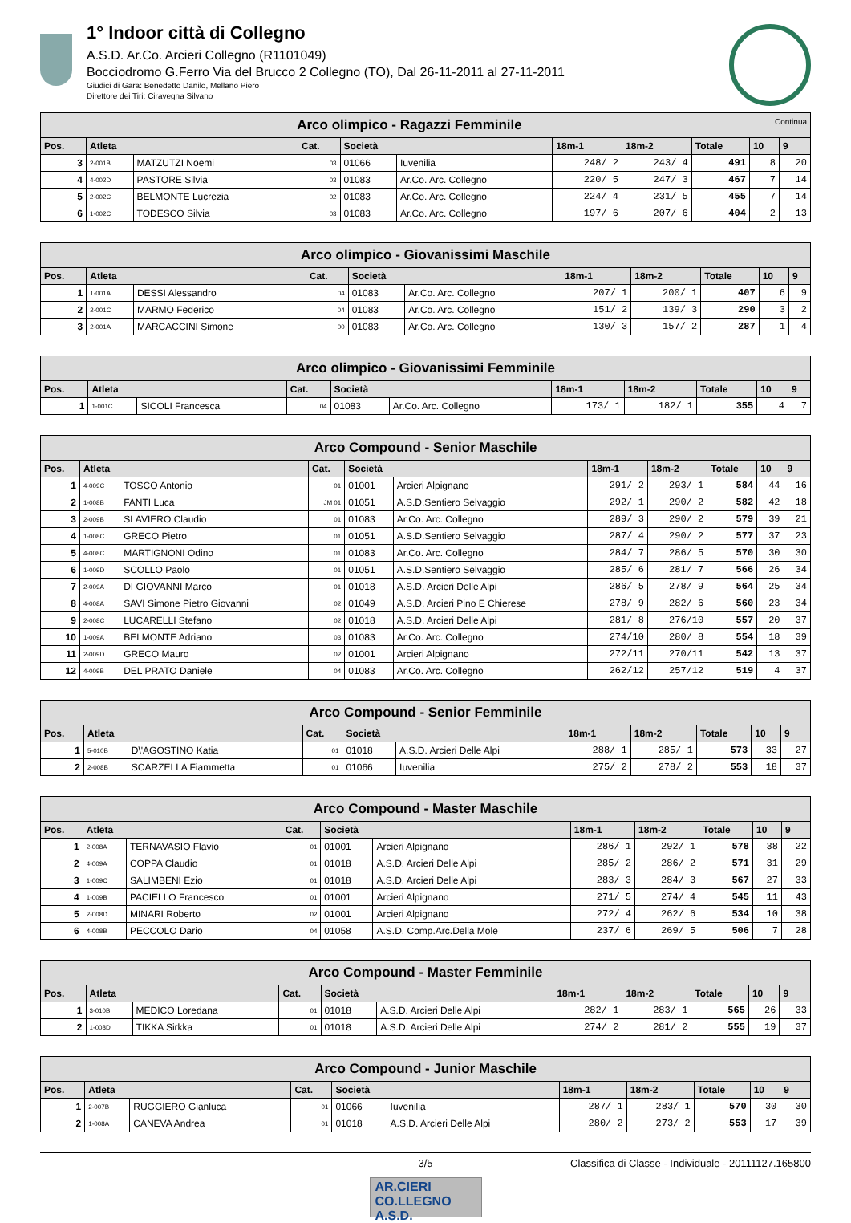1° Indoor città di Collegno
A.S.D. Ar.Co. Arcieri Collegno (R1101049)
Bocciodromo G.Ferro Via del Brucco 2 Collegno (TO), Dal 26-11-2011 al 27-11-2011
Giudici di Gara: Benedetto Danilo, Mellano Piero
Direttore dei Tiri: Ciravegna Silvano
| Arco olimpico - Ragazzi Femminile Continua | | | | | | | | | | |
| --- | --- | --- | --- | --- | --- | --- | --- | --- | --- | --- |
| Pos. | Atleta | | Cat. | Società | | 18m-1 | 18m-2 | Totale | 10 | 9 |
| 3 | 2-001B | MATZUTZI Noemi | 03 | 01066 | Iuvenilia | 248/ 2 | 243/ 4 | 491 | 8 | 20 |
| 4 | 4-002D | PASTORE Silvia | 03 | 01083 | Ar.Co. Arc. Collegno | 220/ 5 | 247/ 3 | 467 | 7 | 14 |
| 5 | 2-002C | BELMONTE Lucrezia | 02 | 01083 | Ar.Co. Arc. Collegno | 224/ 4 | 231/ 5 | 455 | 7 | 14 |
| 6 | 1-002C | TODESCO Silvia | 03 | 01083 | Ar.Co. Arc. Collegno | 197/ 6 | 207/ 6 | 404 | 2 | 13 |
| Arco olimpico - Giovanissimi Maschile | | | | | | | | | | |
| --- | --- | --- | --- | --- | --- | --- | --- | --- | --- | --- |
| Pos. | Atleta | | Cat. | Società | | 18m-1 | 18m-2 | Totale | 10 | 9 |
| 1 | 1-001A | DESSI Alessandro | 04 | 01083 | Ar.Co. Arc. Collegno | 207/ 1 | 200/ 1 | 407 | 6 | 9 |
| 2 | 2-001C | MARMO Federico | 04 | 01083 | Ar.Co. Arc. Collegno | 151/ 2 | 139/ 3 | 290 | 3 | 2 |
| 3 | 2-001A | MARCACCINI Simone | 00 | 01083 | Ar.Co. Arc. Collegno | 130/ 3 | 157/ 2 | 287 | 1 | 4 |
| Arco olimpico - Giovanissimi Femminile | | | | | | | | | | |
| --- | --- | --- | --- | --- | --- | --- | --- | --- | --- | --- |
| Pos. | Atleta | | Cat. | Società | | 18m-1 | 18m-2 | Totale | 10 | 9 |
| 1 | 1-001C | SICOLI Francesca | 04 | 01083 | Ar.Co. Arc. Collegno | 173/ 1 | 182/ 1 | 355 | 4 | 7 |
| Arco Compound - Senior Maschile | | | | | | | | | | |
| --- | --- | --- | --- | --- | --- | --- | --- | --- | --- | --- |
| Pos. | Atleta | | Cat. | Società | | 18m-1 | 18m-2 | Totale | 10 | 9 |
| 1 | 4-009C | TOSCO Antonio | 01 | 01001 | Arcieri Alpignano | 291/ 2 | 293/ 1 | 584 | 44 | 16 |
| 2 | 1-008B | FANTI Luca | JM 01 | 01051 | A.S.D.Sentiero Selvaggio | 292/ 1 | 290/ 2 | 582 | 42 | 18 |
| 3 | 2-009B | SLAVIERO Claudio | 01 | 01083 | Ar.Co. Arc. Collegno | 289/ 3 | 290/ 2 | 579 | 39 | 21 |
| 4 | 1-008C | GRECO Pietro | 01 | 01051 | A.S.D.Sentiero Selvaggio | 287/ 4 | 290/ 2 | 577 | 37 | 23 |
| 5 | 4-008C | MARTIGNONI Odino | 01 | 01083 | Ar.Co. Arc. Collegno | 284/ 7 | 286/ 5 | 570 | 30 | 30 |
| 6 | 1-009D | SCOLLO Paolo | 01 | 01051 | A.S.D.Sentiero Selvaggio | 285/ 6 | 281/ 7 | 566 | 26 | 34 |
| 7 | 2-009A | DI GIOVANNI Marco | 01 | 01018 | A.S.D. Arcieri Delle Alpi | 286/ 5 | 278/ 9 | 564 | 25 | 34 |
| 8 | 4-008A | SAVI Simone Pietro Giovanni | 02 | 01049 | A.S.D. Arcieri Pino E Chierese | 278/ 9 | 282/ 6 | 560 | 23 | 34 |
| 9 | 2-008C | LUCARELLI Stefano | 02 | 01018 | A.S.D. Arcieri Delle Alpi | 281/ 8 | 276/10 | 557 | 20 | 37 |
| 10 | 1-009A | BELMONTE Adriano | 03 | 01083 | Ar.Co. Arc. Collegno | 274/10 | 280/ 8 | 554 | 18 | 39 |
| 11 | 2-009D | GRECO Mauro | 02 | 01001 | Arcieri Alpignano | 272/11 | 270/11 | 542 | 13 | 37 |
| 12 | 4-009B | DEL PRATO Daniele | 04 | 01083 | Ar.Co. Arc. Collegno | 262/12 | 257/12 | 519 | 4 | 37 |
| Arco Compound - Senior Femminile | | | | | | | | | | |
| --- | --- | --- | --- | --- | --- | --- | --- | --- | --- | --- |
| Pos. | Atleta | | Cat. | Società | | 18m-1 | 18m-2 | Totale | 10 | 9 |
| 1 | 5-010B | D\'AGOSTINO Katia | 01 | 01018 | A.S.D. Arcieri Delle Alpi | 288/ 1 | 285/ 1 | 573 | 33 | 27 |
| 2 | 2-008B | SCARZELLA Fiammetta | 01 | 01066 | Iuvenilia | 275/ 2 | 278/ 2 | 553 | 18 | 37 |
| Arco Compound - Master Maschile | | | | | | | | | | |
| --- | --- | --- | --- | --- | --- | --- | --- | --- | --- | --- |
| Pos. | Atleta | | Cat. | Società | | 18m-1 | 18m-2 | Totale | 10 | 9 |
| 1 | 2-008A | TERNAVASIO Flavio | 01 | 01001 | Arcieri Alpignano | 286/ 1 | 292/ 1 | 578 | 38 | 22 |
| 2 | 4-009A | COPPA Claudio | 01 | 01018 | A.S.D. Arcieri Delle Alpi | 285/ 2 | 286/ 2 | 571 | 31 | 29 |
| 3 | 1-009C | SALIMBENI Ezio | 01 | 01018 | A.S.D. Arcieri Delle Alpi | 283/ 3 | 284/ 3 | 567 | 27 | 33 |
| 4 | 1-009B | PACIELLO Francesco | 01 | 01001 | Arcieri Alpignano | 271/ 5 | 274/ 4 | 545 | 11 | 43 |
| 5 | 2-008D | MINARI Roberto | 02 | 01001 | Arcieri Alpignano | 272/ 4 | 262/ 6 | 534 | 10 | 38 |
| 6 | 4-008B | PECCOLO Dario | 04 | 01058 | A.S.D. Comp.Arc.Della Mole | 237/ 6 | 269/ 5 | 506 | 7 | 28 |
| Arco Compound - Master Femminile | | | | | | | | | | |
| --- | --- | --- | --- | --- | --- | --- | --- | --- | --- | --- |
| Pos. | Atleta | | Cat. | Società | | 18m-1 | 18m-2 | Totale | 10 | 9 |
| 1 | 3-010B | MEDICO Loredana | 01 | 01018 | A.S.D. Arcieri Delle Alpi | 282/ 1 | 283/ 1 | 565 | 26 | 33 |
| 2 | 1-008D | TIKKA Sirkka | 01 | 01018 | A.S.D. Arcieri Delle Alpi | 274/ 2 | 281/ 2 | 555 | 19 | 37 |
| Arco Compound - Junior Maschile | | | | | | | | | | |
| --- | --- | --- | --- | --- | --- | --- | --- | --- | --- | --- |
| Pos. | Atleta | | Cat. | Società | | 18m-1 | 18m-2 | Totale | 10 | 9 |
| 1 | 2-007B | RUGGIERO Gianluca | 01 | 01066 | Iuvenilia | 287/ 1 | 283/ 1 | 570 | 30 | 30 |
| 2 | 1-008A | CANEVA Andrea | 01 | 01018 | A.S.D. Arcieri Delle Alpi | 280/ 2 | 273/ 2 | 553 | 17 | 39 |
3/5 Classifica di Classe - Individuale - 20111127.165800
AR.CIERI
CO.LLEGNO A.S.D.